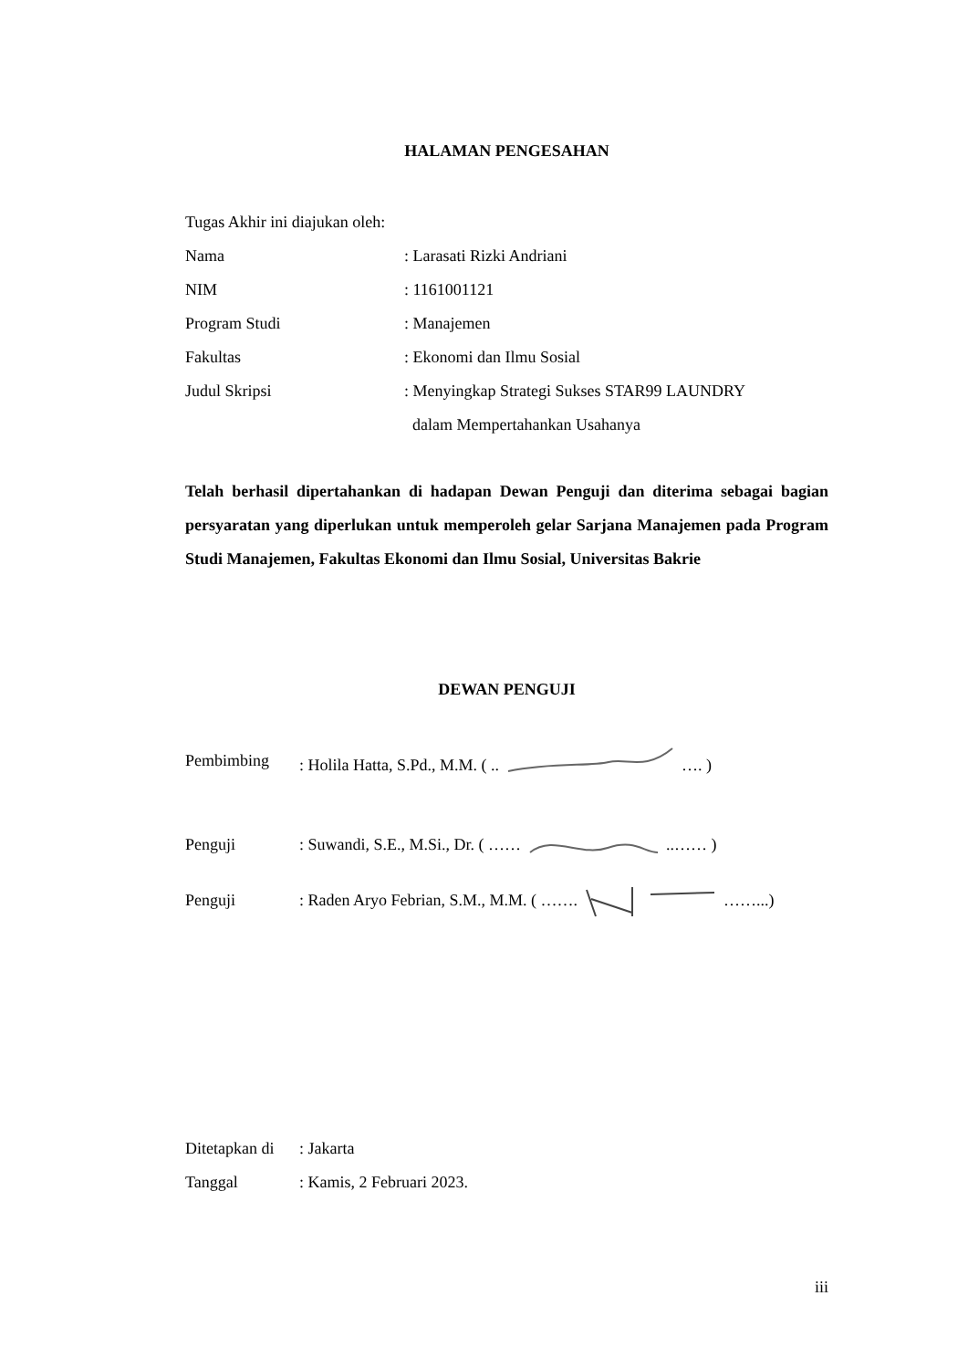HALAMAN PENGESAHAN
Tugas Akhir ini diajukan oleh:
Nama: Larasati Rizki Andriani
NIM: 1161001121
Program Studi: Manajemen
Fakultas: Ekonomi dan Ilmu Sosial
Judul Skripsi: Menyingkap Strategi Sukses STAR99 LAUNDRY
dalam Mempertahankan Usahanya
Telah berhasil dipertahankan di hadapan Dewan Penguji dan diterima sebagai bagian persyaratan yang diperlukan untuk memperoleh gelar Sarjana Manajemen pada Program Studi Manajemen, Fakultas Ekonomi dan Ilmu Sosial, Universitas Bakrie
DEWAN PENGUJI
Pembimbing: Holila Hatta, S.Pd., M.M. ( ..…. )
Penguji: Suwandi, S.E., M.Si., Dr. ( …… ..…… )
Penguji: Raden Aryo Febrian, S.M., M.M. ( …….……...)
Ditetapkan di: Jakarta
Tanggal: Kamis, 2 Februari 2023.
iii